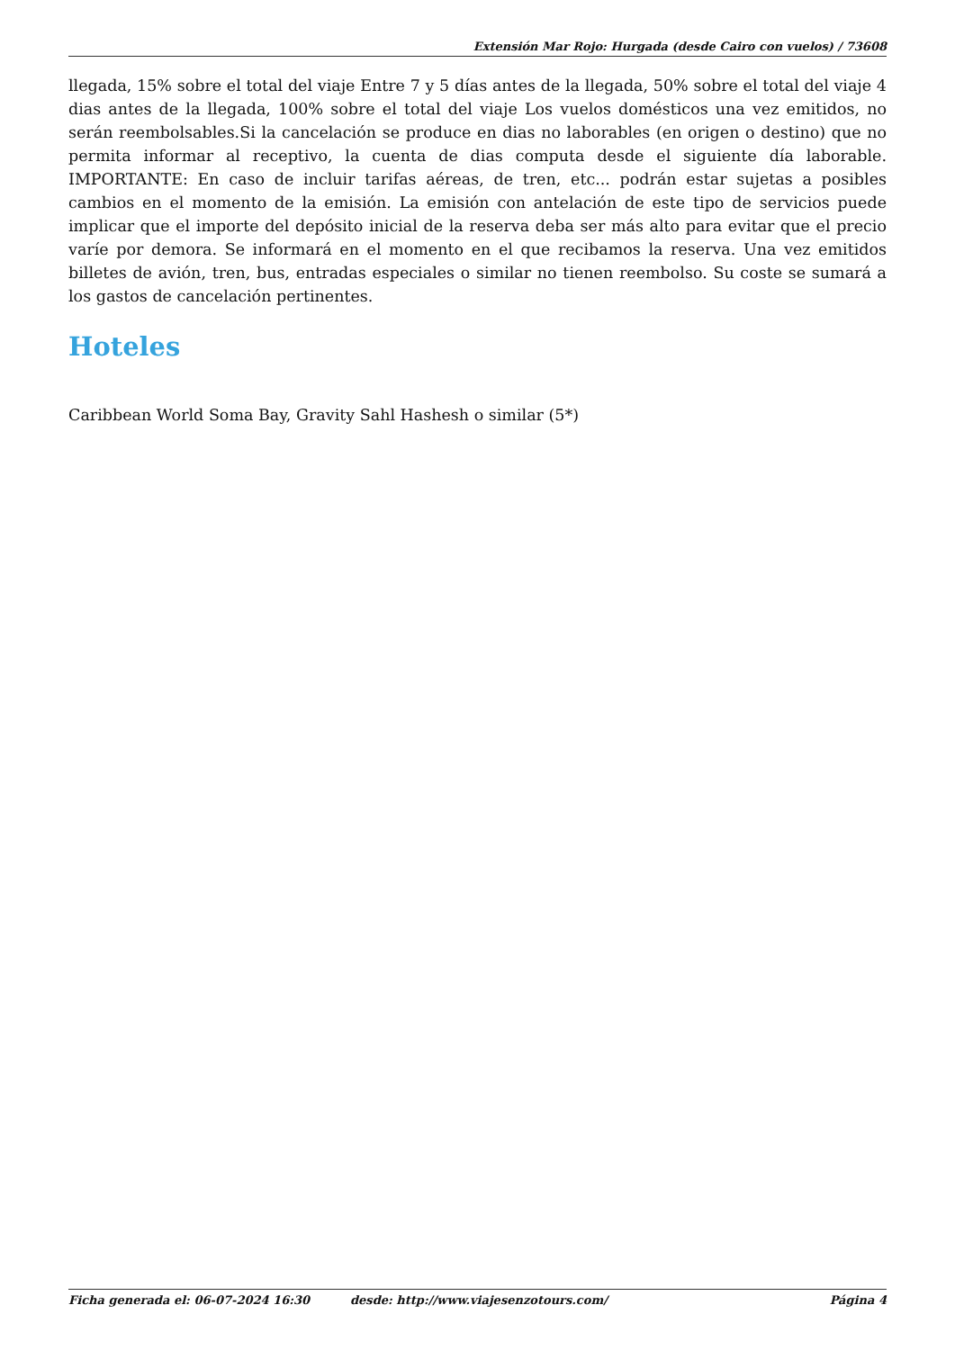Extensión Mar Rojo: Hurgada (desde Cairo con vuelos) / 73608
llegada, 15% sobre el total del viaje Entre 7 y 5 días antes de la llegada, 50% sobre el total del viaje 4 dias antes de la llegada, 100% sobre el total del viaje Los vuelos domésticos una vez emitidos, no serán reembolsables.Si la cancelación se produce en dias no laborables (en origen o destino) que no permita informar al receptivo, la cuenta de dias computa desde el siguiente día laborable. IMPORTANTE: En caso de incluir tarifas aéreas, de tren, etc... podrán estar sujetas a posibles cambios en el momento de la emisión. La emisión con antelación de este tipo de servicios puede implicar que el importe del depósito inicial de la reserva deba ser más alto para evitar que el precio varíe por demora. Se informará en el momento en el que recibamos la reserva. Una vez emitidos billetes de avión, tren, bus, entradas especiales o similar no tienen reembolso. Su coste se sumará a los gastos de cancelación pertinentes.
Hoteles
Caribbean World Soma Bay, Gravity Sahl Hashesh o similar (5*)
Ficha generada el: 06-07-2024 16:30 desde: http://www.viajesenzotours.com/ Página 4